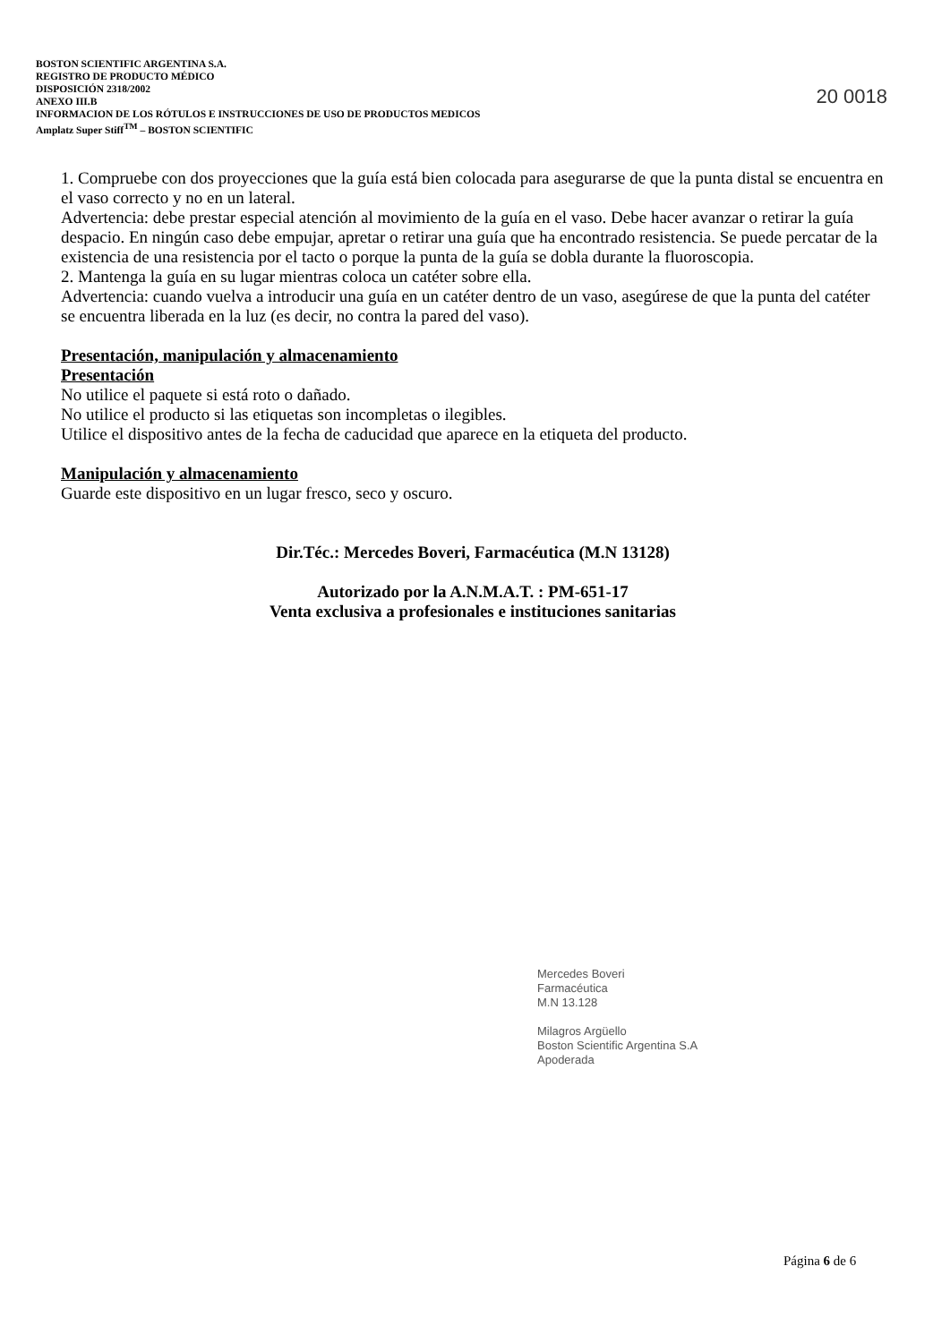BOSTON SCIENTIFIC ARGENTINA S.A.
REGISTRO DE PRODUCTO MÉDICO
DISPOSICIÓN 2318/2002
ANEXO III.B
INFORMACION DE LOS RÓTULOS E INSTRUCCIONES DE USO DE PRODUCTOS MEDICOS
Amplatz Super Stiff<sup>TM</sup> – BOSTON SCIENTIFIC
20 0018
1. Compruebe con dos proyecciones que la guía está bien colocada para asegurarse de que la punta distal se encuentra en el vaso correcto y no en un lateral.
Advertencia: debe prestar especial atención al movimiento de la guía en el vaso. Debe hacer avanzar o retirar la guía despacio. En ningún caso debe empujar, apretar o retirar una guía que ha encontrado resistencia. Se puede percatar de la existencia de una resistencia por el tacto o porque la punta de la guía se dobla durante la fluoroscopia.
2. Mantenga la guía en su lugar mientras coloca un catéter sobre ella.
Advertencia: cuando vuelva a introducir una guía en un catéter dentro de un vaso, asegúrese de que la punta del catéter se encuentra liberada en la luz (es decir, no contra la pared del vaso).
Presentación, manipulación y almacenamiento
Presentación
No utilice el paquete si está roto o dañado.
No utilice el producto si las etiquetas son incompletas o ilegibles.
Utilice el dispositivo antes de la fecha de caducidad que aparece en la etiqueta del producto.
Manipulación y almacenamiento
Guarde este dispositivo en un lugar fresco, seco y oscuro.
Dir.Téc.: Mercedes Boveri, Farmacéutica (M.N 13128)
Autorizado por la A.N.M.A.T. : PM-651-17
Venta exclusiva a profesionales e instituciones sanitarias
Mercedes Boveri
Farmacéutica
M.N 13.128
Milagros Argüello
Boston Scientific Argentina S.A
Apoderada
Página 6 de 6